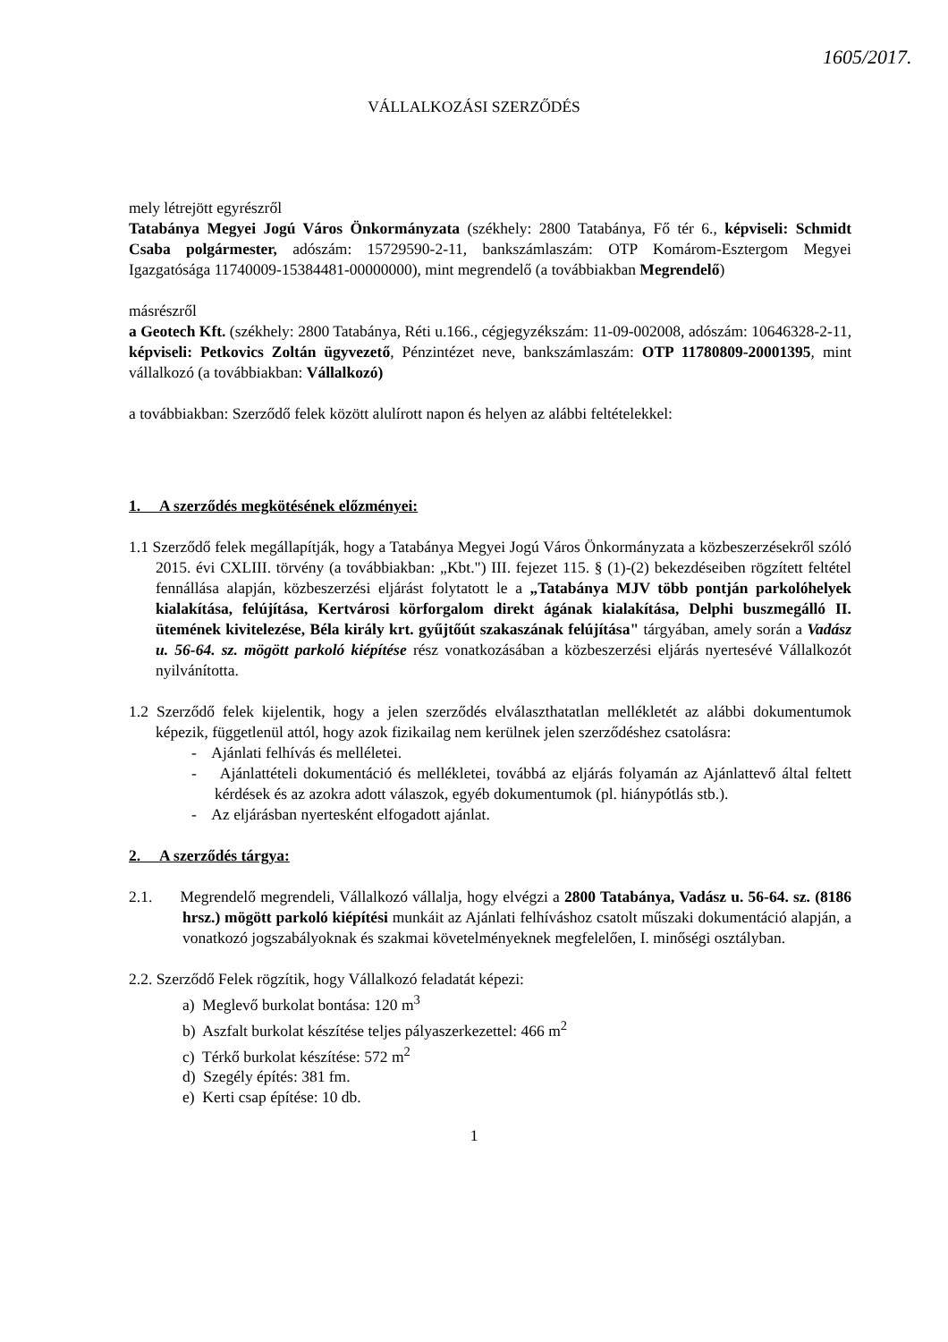1605/2017.
VÁLLALKOZÁSI SZERZŐDÉS
mely létrejött egyrészről
Tatabánya Megyei Jogú Város Önkormányzata (székhely: 2800 Tatabánya, Fő tér 6., képviseli: Schmidt Csaba polgármester, adószám: 15729590-2-11, bankszámlaszám: OTP Komárom-Esztergom Megyei Igazgatósága 11740009-15384481-00000000), mint megrendelő (a továbbiakban Megrendelő)
másrészről
a Geotech Kft. (székhely: 2800 Tatabánya, Réti u.166., cégjegyzékszám: 11-09-002008, adószám: 10646328-2-11, képviseli: Petkovics Zoltán ügyvezető, Pénzintézet neve, bankszámlaszám: OTP 11780809-20001395, mint vállalkozó (a továbbiakban: Vállalkozó)
a továbbiakban: Szerződő felek között alulírott napon és helyen az alábbi feltételekkel:
1. A szerződés megkötésének előzményei:
1.1 Szerződő felek megállapítják, hogy a Tatabánya Megyei Jogú Város Önkormányzata a közbeszerzésekről szóló 2015. évi CXLIII. törvény (a továbbiakban: „Kbt.") III. fejezet 115. § (1)-(2) bekezdéseiben rögzített feltétel fennállása alapján, közbeszerzési eljárást folytatott le a „Tatabánya MJV több pontján parkolóhelyek kialakítása, felújítása, Kertvárosi körforgalom direkt ágának kialakítása, Delphi buszmegálló II. ütemének kivitelezése, Béla király krt. gyűjtőút szakaszának felújítása" tárgyában, amely során a Vadász u. 56-64. sz. mögött parkoló kiépítése rész vonatkozásában a közbeszerzési eljárás nyertesévé Vállalkozót nyilvánította.
1.2 Szerződő felek kijelentik, hogy a jelen szerződés elválaszthatatlan mellékletét az alábbi dokumentumok képezik, függetlenül attól, hogy azok fizikailag nem kerülnek jelen szerződéshez csatolásra:
- Ajánlati felhívás és melléletei.
- Ajánlattételi dokumentáció és mellékletei, továbbá az eljárás folyamán az Ajánlattevő által feltett kérdések és az azokra adott válaszok, egyéb dokumentumok (pl. hiánypótlás stb.).
- Az eljárásban nyertesként elfogadott ajánlat.
2. A szerződés tárgya:
2.1. Megrendelő megrendeli, Vállalkozó vállalja, hogy elvégzi a 2800 Tatabánya, Vadász u. 56-64. sz. (8186 hrsz.) mögött parkoló kiépítési munkáit az Ajánlati felhíváshoz csatolt műszaki dokumentáció alapján, a vonatkozó jogszabályoknak és szakmai követelményeknek megfelelően, I. minőségi osztályban.
2.2. Szerződő Felek rögzítik, hogy Vállalkozó feladatát képezi:
a) Meglevő burkolat bontása: 120 m<sup>3</sup>
b) Aszfalt burkolat készítése teljes pályaszerkezettel: 466 m<sup>2</sup>
c) Térkő burkolat készítése: 572 m<sup>2</sup>
d) Szegély építés: 381 fm.
e) Kerti csap építése: 10 db.
1